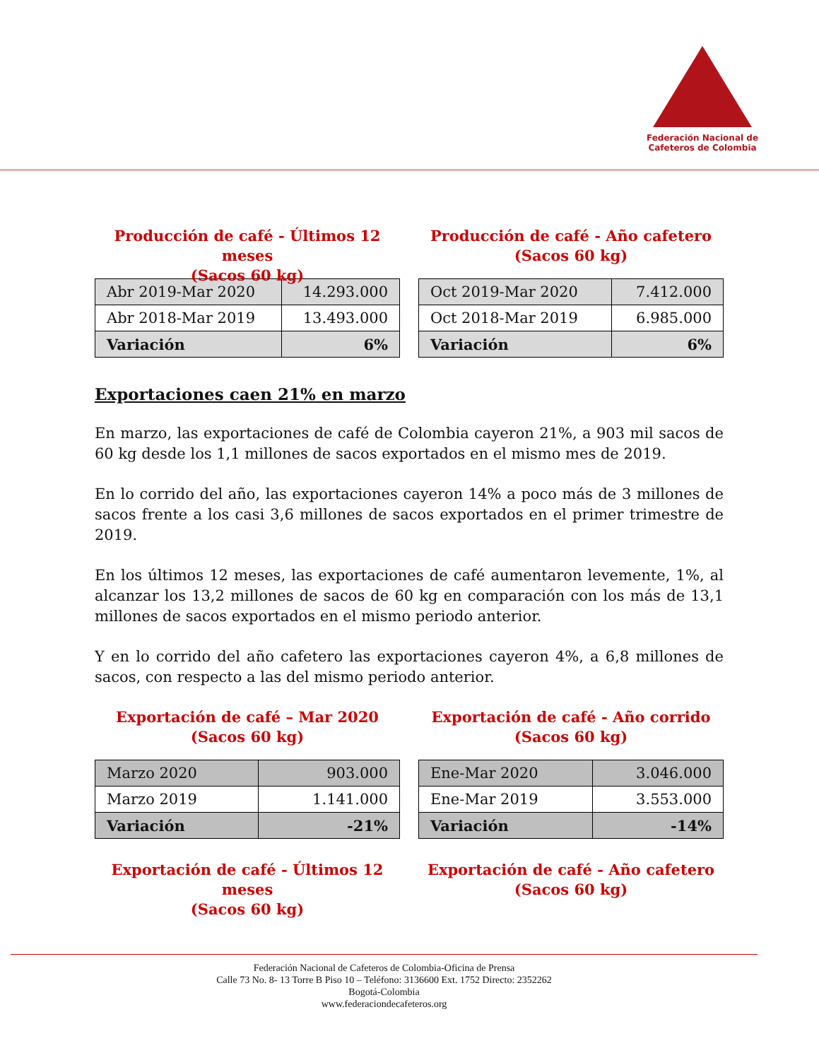Federación Nacional de
Cafeteros de Colombia
Producción de café - Últimos 12 meses
(Sacos 60 kg)
| Abr 2019-Mar 2020 | 14.293.000 |
| Abr 2018-Mar 2019 | 13.493.000 |
| Variación | 6% |
Producción de café - Año cafetero
(Sacos 60 kg)
| Oct 2019-Mar 2020 | 7.412.000 |
| Oct 2018-Mar 2019 | 6.985.000 |
| Variación | 6% |
Exportaciones caen 21% en marzo
En marzo, las exportaciones de café de Colombia cayeron 21%, a 903 mil sacos de 60 kg desde los 1,1 millones de sacos exportados en el mismo mes de 2019.
En lo corrido del año, las exportaciones cayeron 14% a poco más de 3 millones de sacos frente a los casi 3,6 millones de sacos exportados en el primer trimestre de 2019.
En los últimos 12 meses, las exportaciones de café aumentaron levemente, 1%, al alcanzar los 13,2 millones de sacos de 60 kg en comparación con los más de 13,1 millones de sacos exportados en el mismo periodo anterior.
Y en lo corrido del año cafetero las exportaciones cayeron 4%, a 6,8 millones de sacos, con respecto a las del mismo periodo anterior.
Exportación de café – Mar 2020
(Sacos 60 kg)
| Marzo 2020 | 903.000 |
| Marzo 2019 | 1.141.000 |
| Variación | -21% |
Exportación de café - Año corrido
(Sacos 60 kg)
| Ene-Mar 2020 | 3.046.000 |
| Ene-Mar 2019 | 3.553.000 |
| Variación | -14% |
Exportación de café - Últimos 12 meses
(Sacos 60 kg)
Exportación de café - Año cafetero
(Sacos 60 kg)
Federación Nacional de Cafeteros de Colombia-Oficina de Prensa
Calle 73 No. 8- 13 Torre B Piso 10 – Teléfono: 3136600 Ext. 1752 Directo: 2352262
Bogotá-Colombia
www.federaciondecafeteros.org